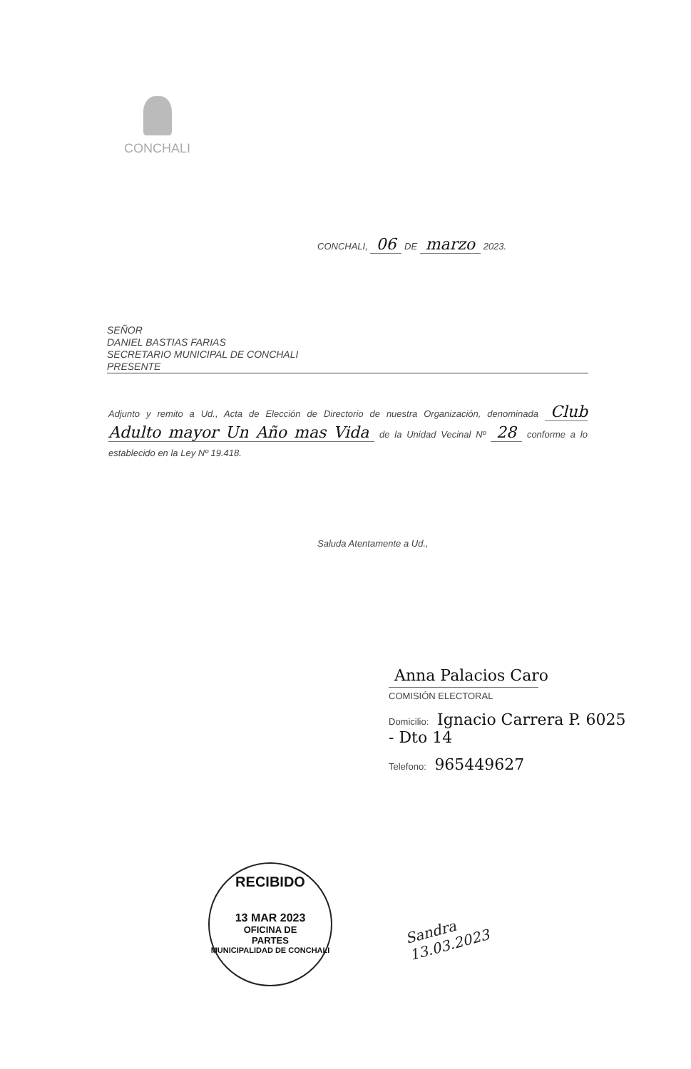CONCHALI
CONCHALI, 06 DE marzo 2023.
SEÑOR
DANIEL BASTIAS FARIAS
SECRETARIO MUNICIPAL DE CONCHALI
PRESENTE
Adjunto y remito a Ud., Acta de Elección de Directorio de nuestra Organización, denominada Club Adulto mayor Un Año mas Vida de la Unidad Vecinal Nº 28 conforme a lo establecido en la Ley Nº 19.418.
Saluda Atentamente a Ud.,
Anna Palacios Caro
COMISIÓN ELECTORAL
Domicilio: Ignacio Carrera P. 6025 - Dto 14
Telefono: 965449627
RECIBIDO
13 MAR 2023
OFICINA DE
PARTES
MUNICIPALIDAD DE CONCHALI
Sandra
13.03.2023